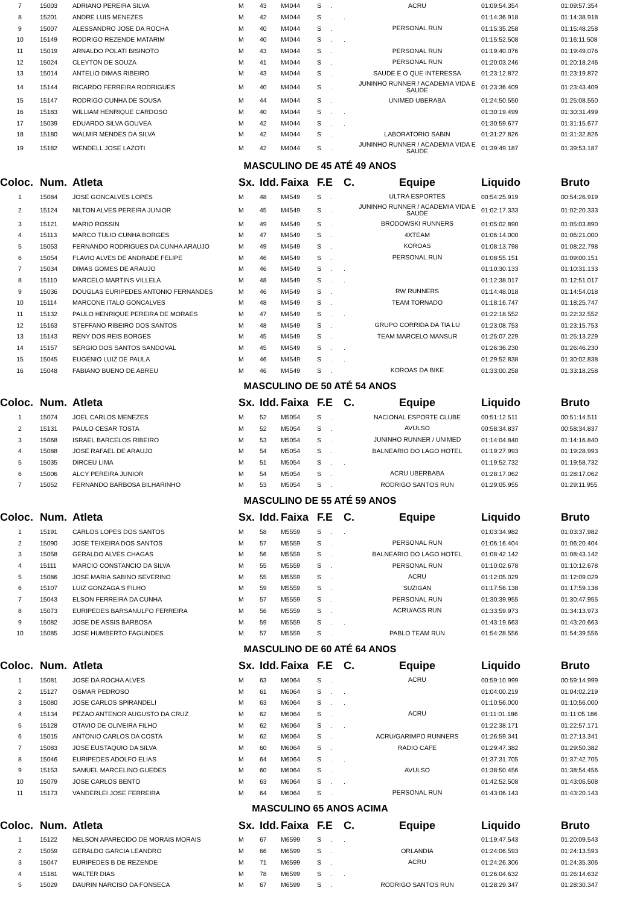| 7 | 15003 | ADRIANO PEREIRA SILVA | M | 43 | M4044 | S | . | | ACRU | 01:09:54.354 | 01:09:57.354 |
| 8 | 15201 | ANDRE LUIS MENEZES | M | 42 | M4044 | S | . | . | | 01:14:36.918 | 01:14:38.918 |
| 9 | 15007 | ALESSANDRO JOSE DA ROCHA | M | 40 | M4044 | S | . | | PERSONAL RUN | 01:15:35.258 | 01:15:48.258 |
| 10 | 15149 | RODRIGO REZENDE MATARIM | M | 40 | M4044 | S | . | . | | 01:15:52.508 | 01:16:11.508 |
| 11 | 15019 | ARNALDO POLATI BISINOTO | M | 43 | M4044 | S | . | | PERSONAL RUN | 01:19:40.076 | 01:19:49.076 |
| 12 | 15024 | CLEYTON DE SOUZA | M | 41 | M4044 | S | . | | PERSONAL RUN | 01:20:03.246 | 01:20:18.246 |
| 13 | 15014 | ANTELIO DIMAS RIBEIRO | M | 43 | M4044 | S | . | | SAUDE E O QUE INTERESSA | 01:23:12.872 | 01:23:19.872 |
| 14 | 15144 | RICARDO FERREIRA RODRIGUES | M | 40 | M4044 | S | . | | JUNINHO RUNNER / ACADEMIA VIDA E SAUDE | 01:23:36.409 | 01:23:43.409 |
| 15 | 15147 | RODRIGO CUNHA DE SOUSA | M | 44 | M4044 | S | . | | UNIMED UBERABA | 01:24:50.550 | 01:25:08.550 |
| 16 | 15183 | WILLIAM HENRIQUE CARDOSO | M | 40 | M4044 | S | . | . | | 01:30:19.499 | 01:30:31.499 |
| 17 | 15039 | EDUARDO SILVA GOUVEA | M | 42 | M4044 | S | . | . | | 01:30:59.677 | 01:31:15.677 |
| 18 | 15180 | WALMIR MENDES DA SILVA | M | 42 | M4044 | S | . | | LABORATORIO SABIN | 01:31:27.826 | 01:31:32.826 |
| 19 | 15182 | WENDELL JOSE LAZOTI | M | 42 | M4044 | S | . | | JUNINHO RUNNER / ACADEMIA VIDA E SAUDE | 01:39:49.187 | 01:39:53.187 |
| MASCULINO DE 45 ATÉ 49 ANOS | | | | | | | | | | | |
| Coloc. | Num. | Atleta | Sx. | Idd. | Faixa | F.E | | C. | Equipe | Liquido | Bruto |
| 1 | 15084 | JOSE GONCALVES LOPES | M | 48 | M4549 | S | . | | ULTRA ESPORTES | 00:54:25.919 | 00:54:26.919 |
| 2 | 15124 | NILTON ALVES PEREIRA JUNIOR | M | 45 | M4549 | S | . | | JUNINHO RUNNER / ACADEMIA VIDA E SAUDE | 01:02:17.333 | 01:02:20.333 |
| 3 | 15121 | MARIO ROSSIN | M | 49 | M4549 | S | . | | BRODOWSKI RUNNERS | 01:05:02.890 | 01:05:03.890 |
| 4 | 15113 | MARCO TULIO CUNHA BORGES | M | 47 | M4549 | S | . | | 4XTEAM | 01:06:14.000 | 01:06:21.000 |
| 5 | 15053 | FERNANDO RODRIGUES DA CUNHA ARAUJO | M | 49 | M4549 | S | . | | KOROAS | 01:08:13.798 | 01:08:22.798 |
| 6 | 15054 | FLAVIO ALVES DE ANDRADE FELIPE | M | 46 | M4549 | S | . | | PERSONAL RUN | 01:08:55.151 | 01:09:00.151 |
| 7 | 15034 | DIMAS GOMES DE ARAUJO | M | 46 | M4549 | S | . | . | | 01:10:30.133 | 01:10:31.133 |
| 8 | 15110 | MARCELO MARTINS VILLELA | M | 48 | M4549 | S | . | . | | 01:12:38.017 | 01:12:51.017 |
| 9 | 15036 | DOUGLAS EURIPEDES ANTONIO FERNANDES | M | 46 | M4549 | S | . | | RW RUNNERS | 01:14:48.018 | 01:14:54.018 |
| 10 | 15114 | MARCONE ITALO GONCALVES | M | 48 | M4549 | S | . | | TEAM TORNADO | 01:18:16.747 | 01:18:25.747 |
| 11 | 15132 | PAULO HENRIQUE PEREIRA DE MORAES | M | 47 | M4549 | S | . | . | | 01:22:18.552 | 01:22:32.552 |
| 12 | 15163 | STEFFANO RIBEIRO DOS SANTOS | M | 48 | M4549 | S | . | | GRUPO CORRIDA DA TIA LU | 01:23:08.753 | 01:23:15.753 |
| 13 | 15143 | RENY DOS REIS BORGES | M | 45 | M4549 | S | . | | TEAM MARCELO MANSUR | 01:25:07.229 | 01:25:13.229 |
| 14 | 15157 | SERGIO DOS SANTOS SANDOVAL | M | 45 | M4549 | S | . | . | | 01:26:36.230 | 01:26:46.230 |
| 15 | 15045 | EUGENIO LUIZ DE PAULA | M | 46 | M4549 | S | . | . | | 01:29:52.838 | 01:30:02.838 |
| 16 | 15048 | FABIANO BUENO DE ABREU | M | 46 | M4549 | S | . | | KOROAS DA BIKE | 01:33:00.258 | 01:33:18.258 |
| MASCULINO DE 50 ATÉ 54 ANOS | | | | | | | | | | | |
| Coloc. | Num. | Atleta | Sx. | Idd. | Faixa | F.E | | C. | Equipe | Liquido | Bruto |
| 1 | 15074 | JOEL CARLOS MENEZES | M | 52 | M5054 | S | . | | NACIONAL ESPORTE CLUBE | 00:51:12.511 | 00:51:14.511 |
| 2 | 15131 | PAULO CESAR TOSTA | M | 52 | M5054 | S | . | | AVULSO | 00:58:34.837 | 00:58:34.837 |
| 3 | 15068 | ISRAEL BARCELOS RIBEIRO | M | 53 | M5054 | S | . | | JUNINHO RUNNER / UNIMED | 01:14:04.840 | 01:14:16.840 |
| 4 | 15088 | JOSE RAFAEL DE ARAUJO | M | 54 | M5054 | S | . | | BALNEARIO DO LAGO HOTEL | 01:19:27.993 | 01:19:28.993 |
| 5 | 15035 | DIRCEU LIMA | M | 51 | M5054 | S | . | . | | 01:19:52.732 | 01:19:58.732 |
| 6 | 15006 | ALCY PEREIRA JUNIOR | M | 54 | M5054 | S | . | | ACRU UBERBABA | 01:28:17.062 | 01:28:17.062 |
| 7 | 15052 | FERNANDO BARBOSA BILHARINHO | M | 53 | M5054 | S | . | | RODRIGO SANTOS RUN | 01:29:05.955 | 01:29:11.955 |
| MASCULINO DE 55 ATÉ 59 ANOS | | | | | | | | | | | |
| Coloc. | Num. | Atleta | Sx. | Idd. | Faixa | F.E | | C. | Equipe | Liquido | Bruto |
| 1 | 15191 | CARLOS LOPES DOS SANTOS | M | 58 | M5559 | S | . | . | | 01:03:34.982 | 01:03:37.982 |
| 2 | 15090 | JOSE TEIXEIRA DOS SANTOS | M | 57 | M5559 | S | . | | PERSONAL RUN | 01:06:16.404 | 01:06:20.404 |
| 3 | 15058 | GERALDO ALVES CHAGAS | M | 56 | M5559 | S | . | | BALNEARIO DO LAGO HOTEL | 01:08:42.142 | 01:08:43.142 |
| 4 | 15111 | MARCIO CONSTANCIO DA SILVA | M | 55 | M5559 | S | . | | PERSONAL RUN | 01:10:02.678 | 01:10:12.678 |
| 5 | 15086 | JOSE MARIA SABINO SEVERINO | M | 55 | M5559 | S | . | | ACRU | 01:12:05.029 | 01:12:09.029 |
| 6 | 15107 | LUIZ GONZAGA S FILHO | M | 59 | M5559 | S | . | | SUZIGAN | 01:17:56.138 | 01:17:59.138 |
| 7 | 15043 | ELSON FERREIRA DA CUNHA | M | 57 | M5559 | S | . | | PERSONAL RUN | 01:30:39.955 | 01:30:47.955 |
| 8 | 15073 | EURIPEDES BARSANULFO FERREIRA | M | 56 | M5559 | S | . | | ACRU/AGS RUN | 01:33:59.973 | 01:34:13.973 |
| 9 | 15082 | JOSE DE ASSIS BARBOSA | M | 59 | M5559 | S | . | . | | 01:43:19.663 | 01:43:20.663 |
| 10 | 15085 | JOSE HUMBERTO FAGUNDES | M | 57 | M5559 | S | . | | PABLO TEAM RUN | 01:54:28.556 | 01:54:39.556 |
| MASCULINO DE 60 ATÉ 64 ANOS | | | | | | | | | | | |
| Coloc. | Num. | Atleta | Sx. | Idd. | Faixa | F.E | | C. | Equipe | Liquido | Bruto |
| 1 | 15081 | JOSE DA ROCHA ALVES | M | 63 | M6064 | S | . | | ACRU | 00:59:10.999 | 00:59:14.999 |
| 2 | 15127 | OSMAR PEDROSO | M | 61 | M6064 | S | . | . | | 01:04:00.219 | 01:04:02.219 |
| 3 | 15080 | JOSE CARLOS SPIRANDELI | M | 63 | M6064 | S | . | . | | 01:10:56.000 | 01:10:56.000 |
| 4 | 15134 | PEZAO ANTENOR AUGUSTO DA CRUZ | M | 62 | M6064 | S | . | | ACRU | 01:11:01.186 | 01:11:05.186 |
| 5 | 15128 | OTAVIO DE OLIVEIRA FILHO | M | 62 | M6064 | S | . | . | | 01:22:38.171 | 01:22:57.171 |
| 6 | 15015 | ANTONIO CARLOS DA COSTA | M | 62 | M6064 | S | . | | ACRU/GARIMPO RUNNERS | 01:26:59.341 | 01:27:13.341 |
| 7 | 15083 | JOSE EUSTAQUIO DA SILVA | M | 60 | M6064 | S | . | | RADIO CAFE | 01:29:47.382 | 01:29:50.382 |
| 8 | 15046 | EURIPEDES ADOLFO ELIAS | M | 64 | M6064 | S | . | . | | 01:37:31.705 | 01:37:42.705 |
| 9 | 15153 | SAMUEL MARCELINO GUEDES | M | 60 | M6064 | S | . | | AVULSO | 01:38:50.456 | 01:38:54.456 |
| 10 | 15079 | JOSE CARLOS BENTO | M | 63 | M6064 | S | . | . | | 01:42:52.508 | 01:43:06.508 |
| 11 | 15173 | VANDERLEI JOSE FERREIRA | M | 64 | M6064 | S | . | | PERSONAL RUN | 01:43:06.143 | 01:43:20.143 |
| MASCULINO 65 ANOS ACIMA | | | | | | | | | | | |
| Coloc. | Num. | Atleta | Sx. | Idd. | Faixa | F.E | | C. | Equipe | Liquido | Bruto |
| 1 | 15122 | NELSON APARECIDO DE MORAIS MORAIS | M | 67 | M6599 | S | . | . | | 01:19:47.543 | 01:20:09.543 |
| 2 | 15059 | GERALDO GARCIA LEANDRO | M | 66 | M6599 | S | . | | ORLANDIA | 01:24:06.593 | 01:24:13.593 |
| 3 | 15047 | EURIPEDES B DE REZENDE | M | 71 | M6599 | S | . | | ACRU | 01:24:26.306 | 01:24:35.306 |
| 4 | 15181 | WALTER DIAS | M | 78 | M6599 | S | . | . | | 01:26:04.632 | 01:26:14.632 |
| 5 | 15029 | DAURIN NARCISO DA FONSECA | M | 67 | M6599 | S | . | | RODRIGO SANTOS RUN | 01:28:29.347 | 01:28:30.347 |